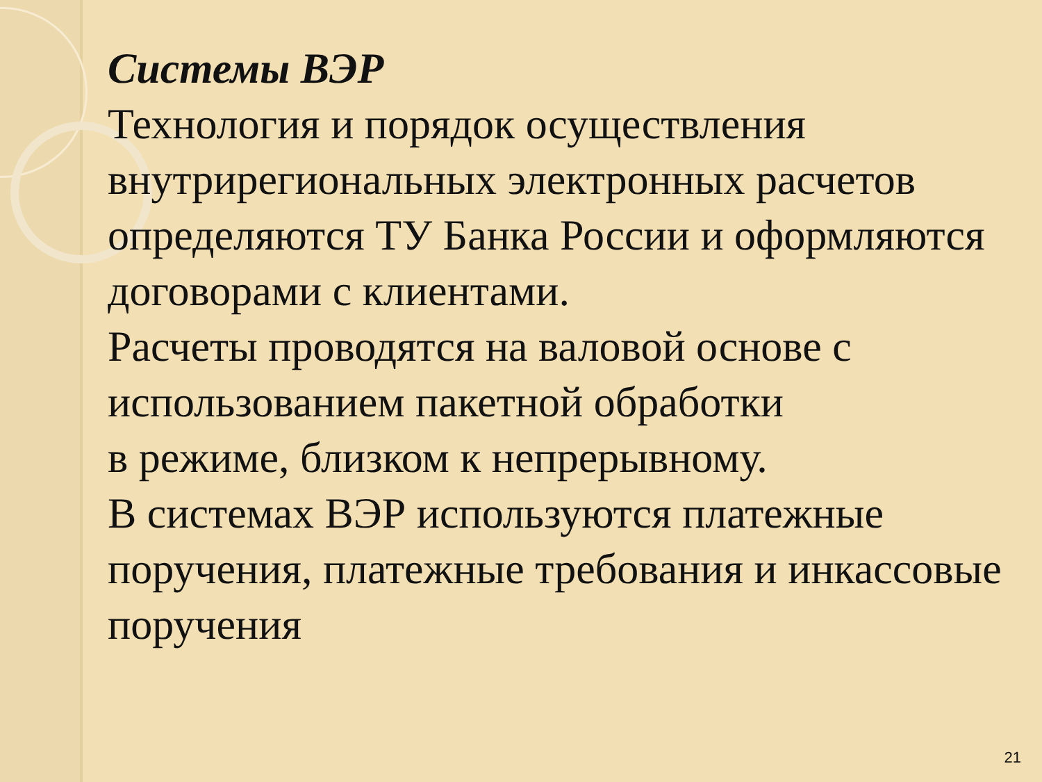Системы ВЭР
Технология и порядок осуществления внутрирегиональных электронных расчетов определяются ТУ Банка России и оформляются договорами с клиентами.
Расчеты проводятся на валовой основе с использованием пакетной обработки
в режиме, близком к непрерывному.
В системах ВЭР используются платежные поручения, платежные требования и инкассовые поручения
21